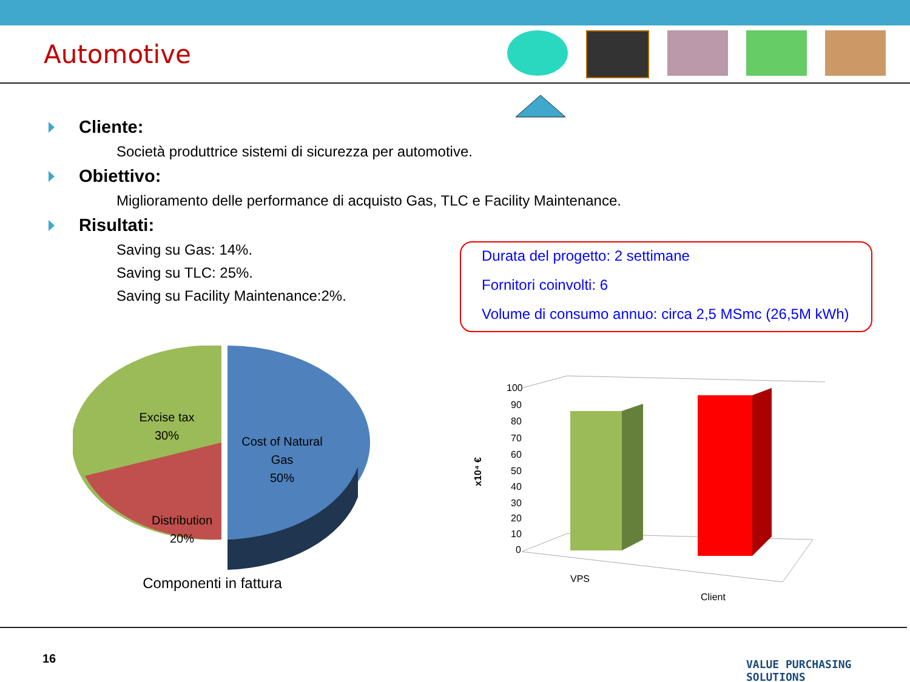Automotive
Cliente:
Società produttrice sistemi di sicurezza per automotive.
Obiettivo:
Miglioramento delle performance di acquisto Gas, TLC e Facility Maintenance.
Risultati:
Saving su Gas: 14%.
Saving su TLC: 25%.
Saving su Facility Maintenance:2%.
Durata del progetto: 2 settimane
Fornitori coinvolti: 6
Volume di consumo annuo: circa 2,5 MSmc (26,5M kWh)
Excise tax
30%
Distribution
20%
Cost of Natural
Gas
50%
Componenti in fattura
x10⁴ €
100
90
80
70
60
50
40
30
20
10
0
VPS
Client
16 VALUE PURCHASING SOLUTIONS